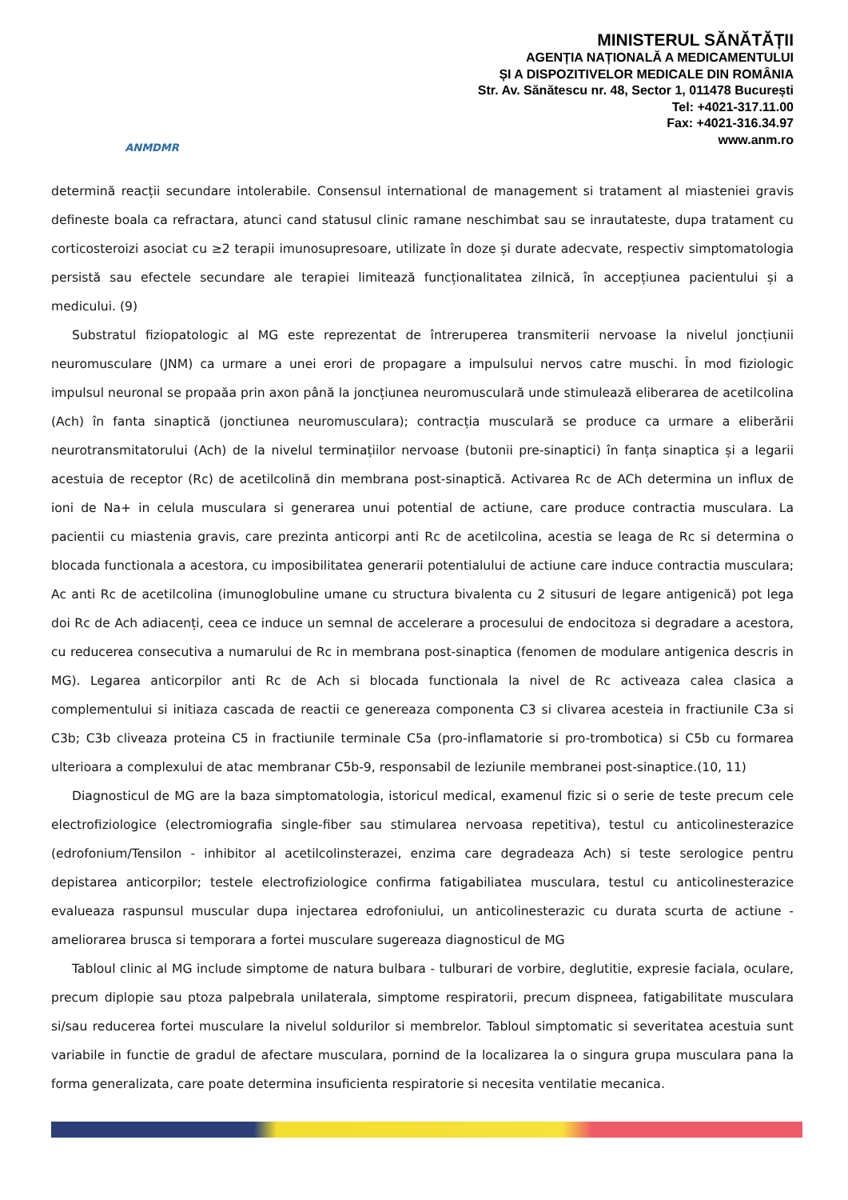ANMDMR
MINISTERUL SĂNĂTĂȚII
AGENȚIA NAȚIONALĂ A MEDICAMENTULUI
ȘI A DISPOZITIVELOR MEDICALE DIN ROMÂNIA
Str. Av. Sănătescu nr. 48, Sector 1, 011478 București
Tel: +4021-317.11.00
Fax: +4021-316.34.97
www.anm.ro
determină reacții secundare intolerabile. Consensul international de management si tratament al miasteniei gravis defineste boala ca refractara, atunci cand statusul clinic ramane neschimbat sau se inrautateste, dupa tratament cu corticosteroizi asociat cu ≥2 terapii imunosupresoare, utilizate în doze și durate adecvate, respectiv simptomatologia persistă sau efectele secundare ale terapiei limitează funcționalitatea zilnică, în accepțiunea pacientului și a medicului. (9)
Substratul fiziopatologic al MG este reprezentat de întreruperea transmiterii nervoase la nivelul joncțiunii neuromusculare (JNM) ca urmare a unei erori de propagare a impulsului nervos catre muschi. În mod fiziologic impulsul neuronal se propaăa prin axon până la joncțiunea neuromusculară unde stimulează eliberarea de acetilcolina (Ach) în fanta sinaptică (jonctiunea neuromusculara); contracția musculară se produce ca urmare a eliberării neurotransmitatorului (Ach) de la nivelul terminațiilor nervoase (butonii pre-sinaptici) în fanța sinaptica și a legarii acestuia de receptor (Rc) de acetilcolină din membrana post-sinaptică. Activarea Rc de ACh determina un influx de ioni de Na+ in celula musculara si generarea unui potential de actiune, care produce contractia musculara. La pacientii cu miastenia gravis, care prezinta anticorpi anti Rc de acetilcolina, acestia se leaga de Rc si determina o blocada functionala a acestora, cu imposibilitatea generarii potentialului de actiune care induce contractia musculara; Ac anti Rc de acetilcolina (imunoglobuline umane cu structura bivalenta cu 2 situsuri de legare antigenică) pot lega doi Rc de Ach adiacenți, ceea ce induce un semnal de accelerare a procesului de endocitoza si degradare a acestora, cu reducerea consecutiva a numarului de Rc in membrana post-sinaptica (fenomen de modulare antigenica descris in MG). Legarea anticorpilor anti Rc de Ach si blocada functionala la nivel de Rc activeaza calea clasica a complementului si initiaza cascada de reactii ce genereaza componenta C3 si clivarea acesteia in fractiunile C3a si C3b; C3b cliveaza proteina C5 in fractiunile terminale C5a (pro-inflamatorie si pro-trombotica) si C5b cu formarea ulterioara a complexului de atac membranar C5b-9, responsabil de leziunile membranei post-sinaptice.(10, 11)
Diagnosticul de MG are la baza simptomatologia, istoricul medical, examenul fizic si o serie de teste precum cele electrofiziologice (electromiografia single-fiber sau stimularea nervoasa repetitiva), testul cu anticolinesterazice (edrofonium/Tensilon - inhibitor al acetilcolinsterazei, enzima care degradeaza Ach) si teste serologice pentru depistarea anticorpilor; testele electrofiziologice confirma fatigabiliatea musculara, testul cu anticolinesterazice evalueaza raspunsul muscular dupa injectarea edrofoniului, un anticolinesterazic cu durata scurta de actiune - ameliorarea brusca si temporara a fortei musculare sugereaza diagnosticul de MG
Tabloul clinic al MG include simptome de natura bulbara - tulburari de vorbire, deglutitie, expresie faciala, oculare, precum diplopie sau ptoza palpebrala unilaterala, simptome respiratorii, precum dispneea, fatigabilitate musculara si/sau reducerea fortei musculare la nivelul soldurilor si membrelor. Tabloul simptomatic si severitatea acestuia sunt variabile in functie de gradul de afectare musculara, pornind de la localizarea la o singura grupa musculara pana la forma generalizata, care poate determina insuficienta respiratorie si necesita ventilatie mecanica.